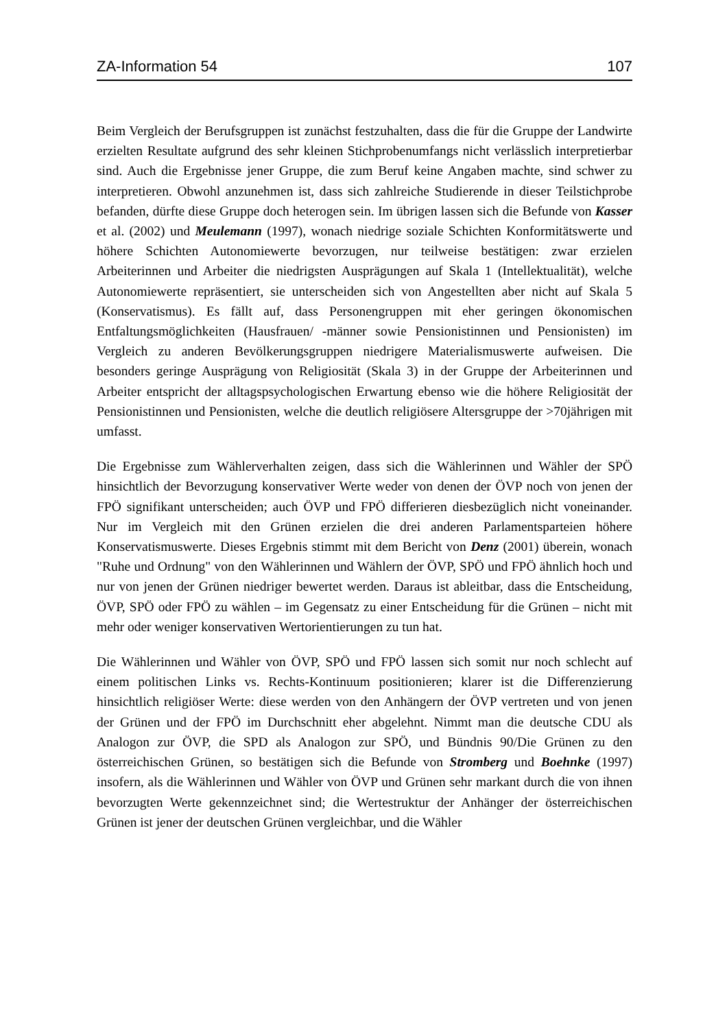ZA-Information 54 107
Beim Vergleich der Berufsgruppen ist zunächst festzuhalten, dass die für die Gruppe der Landwirte erzielten Resultate aufgrund des sehr kleinen Stichprobenumfangs nicht verlässlich interpretierbar sind. Auch die Ergebnisse jener Gruppe, die zum Beruf keine Angaben machte, sind schwer zu interpretieren. Obwohl anzunehmen ist, dass sich zahlreiche Studierende in dieser Teilstichprobe befanden, dürfte diese Gruppe doch heterogen sein. Im übrigen lassen sich die Befunde von Kasser et al. (2002) und Meulemann (1997), wonach niedrige soziale Schichten Konformitätswerte und höhere Schichten Autonomiewerte bevorzugen, nur teilweise bestätigen: zwar erzielen Arbeiterinnen und Arbeiter die niedrigsten Ausprägungen auf Skala 1 (Intellektualität), welche Autonomiewerte repräsentiert, sie unterscheiden sich von Angestellten aber nicht auf Skala 5 (Konservatismus). Es fällt auf, dass Personengruppen mit eher geringen ökonomischen Entfaltungsmöglichkeiten (Hausfrauen/ -männer sowie Pensionistinnen und Pensionisten) im Vergleich zu anderen Bevölkerungsgruppen niedrigere Materialismuswerte aufweisen. Die besonders geringe Ausprägung von Religiosität (Skala 3) in der Gruppe der Arbeiterinnen und Arbeiter entspricht der alltagspsychologischen Erwartung ebenso wie die höhere Religiosität der Pensionistinnen und Pensionisten, welche die deutlich religiösere Altersgruppe der >70jährigen mit umfasst.
Die Ergebnisse zum Wählerverhalten zeigen, dass sich die Wählerinnen und Wähler der SPÖ hinsichtlich der Bevorzugung konservativer Werte weder von denen der ÖVP noch von jenen der FPÖ signifikant unterscheiden; auch ÖVP und FPÖ differieren diesbezüglich nicht voneinander. Nur im Vergleich mit den Grünen erzielen die drei anderen Parlamentsparteien höhere Konservatismuswerte. Dieses Ergebnis stimmt mit dem Bericht von Denz (2001) überein, wonach "Ruhe und Ordnung" von den Wählerinnen und Wählern der ÖVP, SPÖ und FPÖ ähnlich hoch und nur von jenen der Grünen niedriger bewertet werden. Daraus ist ableitbar, dass die Entscheidung, ÖVP, SPÖ oder FPÖ zu wählen – im Gegensatz zu einer Entscheidung für die Grünen – nicht mit mehr oder weniger konservativen Wertorientierungen zu tun hat.
Die Wählerinnen und Wähler von ÖVP, SPÖ und FPÖ lassen sich somit nur noch schlecht auf einem politischen Links vs. Rechts-Kontinuum positionieren; klarer ist die Differenzierung hinsichtlich religiöser Werte: diese werden von den Anhängern der ÖVP vertreten und von jenen der Grünen und der FPÖ im Durchschnitt eher abgelehnt. Nimmt man die deutsche CDU als Analogon zur ÖVP, die SPD als Analogon zur SPÖ, und Bündnis 90/Die Grünen zu den österreichischen Grünen, so bestätigen sich die Befunde von Stromberg und Boehnke (1997) insofern, als die Wählerinnen und Wähler von ÖVP und Grünen sehr markant durch die von ihnen bevorzugten Werte gekennzeichnet sind; die Wertestruktur der Anhänger der österreichischen Grünen ist jener der deutschen Grünen vergleichbar, und die Wähler